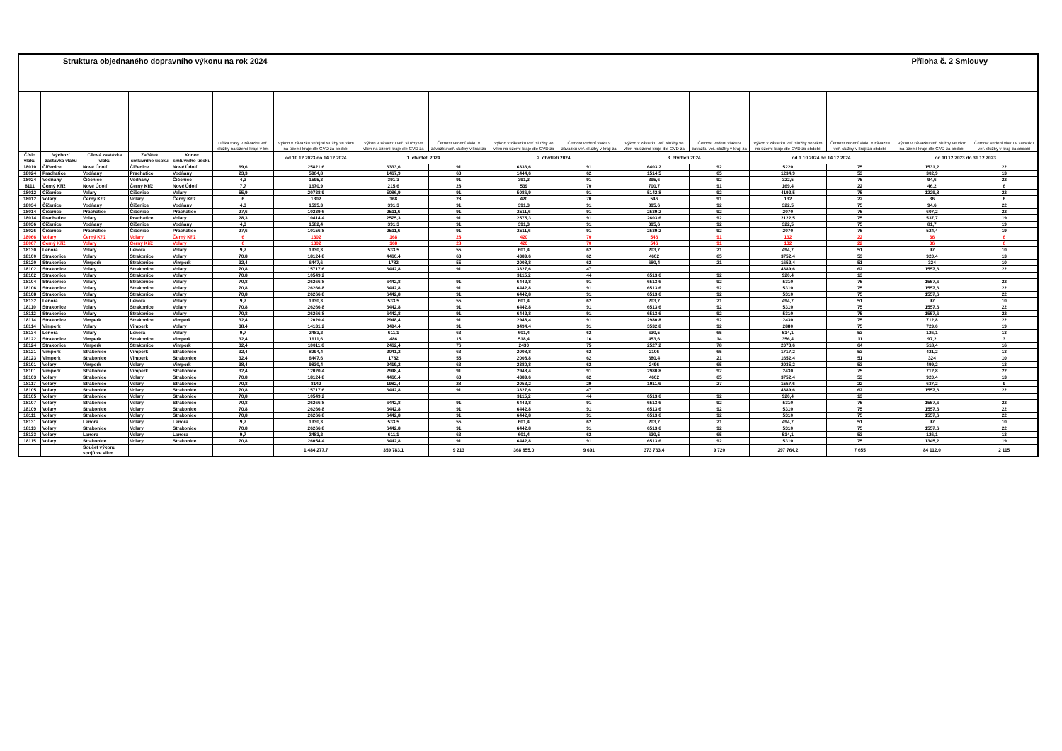Struktura objednaného dopravního výkonu na rok 2024 Příloha č. 2 Smlouvy
| | | | | | Délka trasy v závazku veř. služby na území kraje v km | Výkon v závazku veřejné služby ve vlkm na území kraje dle GVD za období | Výkon v závazku veř. služby ve vlkm na území kraje dle GVD za | Četnost vedení vlaku v závazku veř. služby v kraji za | Výkon v závazku veř. služby ve vlkm na území kraje dle GVD za | Četnost vedení vlaku v závazku veř. služby v kraji za | Výkon v závazku veř. služby ve vlkm na území kraje dle GVD za | Četnost vedení vlaku v závazku veř. služby v kraji za | Výkon v závazku veř. služby ve vlkm na území kraje dle GVD za období | Četnost vedení vlaku v závazku veř. služby v kraji za období | Výkon v závazku veř. služby ve vlkm na území kraje dle GVD za období | Četnost vedení vlaku v závazku veř. služby v kraji za období |
| --- | --- | --- | --- | --- | --- | --- | --- | --- | --- | --- | --- | --- | --- | --- | --- | --- |
| Číslo vlaku | Výchozí zastávka vlaku | Cílová zastávka vlaku | Začátek smluvního úseku | Konec smluvního úseku | | od 10.12.2023 do 14.12.2024 | 1. čtvrtletí 2024 | | 2. čtvrtletí 2024 | | 3. čtvrtletí 2024 | | od 1.10.2024 do 14.12.2024 | | od 10.12.2023 do 31.12.2023 | |
| 18010 | Čičenice | Nové Údolí | Čičenice | Nové Údolí | 69,6 | 25821,6 | 6333,6 | 91 | 6333,6 | 91 | 6403,2 | 92 | 5220 | 75 | 1531,2 | 22 |
| 18024 | Prachatice | Vodňany | Prachatice | Vodňany | 23,3 | 5964,8 | 1467,9 | 63 | 1444,6 | 62 | 1514,5 | 65 | 1234,9 | 53 | 302,9 | 13 |
| 18024 | Vodňany | Čičenice | Vodňany | Čičenice | 4,3 | 1595,3 | 391,3 | 91 | 391,3 | 91 | 395,6 | 92 | 322,5 | 75 | 94,6 | 22 |
| 8111 | Černý Kříž | Nové Údolí | Černý Kříž | Nové Údolí | 7,7 | 1670,9 | 215,6 | 28 | 539 | 70 | 700,7 | 91 | 169,4 | 22 | 46,2 | 6 |
| 18012 | Čičenice | Volary | Čičenice | Volary | 55,9 | 20738,9 | 5086,9 | 91 | 5086,9 | 91 | 5142,8 | 92 | 4192,5 | 75 | 1229,8 | 22 |
| 18012 | Volary | Černý Kříž | Volary | Černý Kříž | 6 | 1302 | 168 | 28 | 420 | 70 | 546 | 91 | 132 | 22 | 36 | 6 |
| 18034 | Čičenice | Vodňany | Čičenice | Vodňany | 4,3 | 1595,3 | 391,3 | 91 | 391,3 | 91 | 395,6 | 92 | 322,5 | 75 | 94,6 | 22 |
| 18014 | Čičenice | Prachatice | Čičenice | Prachatice | 27,6 | 10239,6 | 2511,6 | 91 | 2511,6 | 91 | 2539,2 | 92 | 2070 | 75 | 607,2 | 22 |
| 18014 | Prachatice | Volary | Prachatice | Volary | 28,3 | 10414,4 | 2575,3 | 91 | 2575,3 | 91 | 2603,6 | 92 | 2122,5 | 75 | 537,7 | 19 |
| 18036 | Čičenice | Vodňany | Čičenice | Vodňany | 4,3 | 1582,4 | 391,3 | 91 | 391,3 | 91 | 395,6 | 92 | 322,5 | 75 | 81,7 | 19 |
| 18026 | Čičenice | Prachatice | Čičenice | Prachatice | 27,6 | 10156,8 | 2511,6 | 91 | 2511,6 | 91 | 2539,2 | 92 | 2070 | 75 | 524,4 | 19 |
| 18066 | Volary | Černý Kříž | Volary | Černý Kříž | 6 | 1302 | 168 | 28 | 420 | 70 | 546 | 91 | 132 | 22 | 36 | 6 |
| 18067 | Černý Kříž | Volary | Černý Kříž | Volary | 6 | 1302 | 168 | 28 | 420 | 70 | 546 | 91 | 132 | 22 | 36 | 6 |
| 18130 | Lenora | Volary | Lenora | Volary | 9,7 | 1930,3 | 533,5 | 55 | 601,4 | 62 | 203,7 | 21 | 494,7 | 51 | 97 | 10 |
| 18100 | Strakonice | Volary | Strakonice | Volary | 70,8 | 18124,8 | 4460,4 | 63 | 4389,6 | 62 | 4602 | 65 | 3752,4 | 53 | 920,4 | 13 |
| 18120 | Strakonice | Vimperk | Strakonice | Vimperk | 32,4 | 6447,6 | 1782 | 55 | 2008,8 | 62 | 680,4 | 21 | 1652,4 | 51 | 324 | 10 |
| 18102 | Strakonice | Volary | Strakonice | Volary | 70,8 | 15717,6 | 6442,8 | 91 | 3327,6 | 47 | | | 4389,6 | 62 | 1557,6 | 22 |
| 18102 | Strakonice | Volary | Strakonice | Volary | 70,8 | 10549,2 | | | 3115,2 | 44 | 6513,6 | 92 | 920,4 | 13 | | |
| 18104 | Strakonice | Volary | Strakonice | Volary | 70,8 | 26266,8 | 6442,8 | 91 | 6442,8 | 91 | 6513,6 | 92 | 5310 | 75 | 1557,6 | 22 |
| 18106 | Strakonice | Volary | Strakonice | Volary | 70,8 | 26266,8 | 6442,8 | 91 | 6442,8 | 91 | 6513,6 | 92 | 5310 | 75 | 1557,6 | 22 |
| 18108 | Strakonice | Volary | Strakonice | Volary | 70,8 | 26266,8 | 6442,8 | 91 | 6442,8 | 91 | 6513,6 | 92 | 5310 | 75 | 1557,6 | 22 |
| 18132 | Lenora | Volary | Lenora | Volary | 9,7 | 1930,3 | 533,5 | 55 | 601,4 | 62 | 203,7 | 21 | 494,7 | 51 | 97 | 10 |
| 18110 | Strakonice | Volary | Strakonice | Volary | 70,8 | 26266,8 | 6442,8 | 91 | 6442,8 | 91 | 6513,6 | 92 | 5310 | 75 | 1557,6 | 22 |
| 18112 | Strakonice | Volary | Strakonice | Volary | 70,8 | 26266,8 | 6442,8 | 91 | 6442,8 | 91 | 6513,6 | 92 | 5310 | 75 | 1557,6 | 22 |
| 18114 | Strakonice | Vimperk | Strakonice | Vimperk | 32,4 | 12020,4 | 2948,4 | 91 | 2948,4 | 91 | 2980,8 | 92 | 2430 | 75 | 712,8 | 22 |
| 18114 | Vimperk | Volary | Vimperk | Volary | 38,4 | 14131,2 | 3494,4 | 91 | 3494,4 | 91 | 3532,8 | 92 | 2880 | 75 | 729,6 | 19 |
| 18134 | Lenora | Volary | Lenora | Volary | 9,7 | 2483,2 | 611,1 | 63 | 601,4 | 62 | 630,5 | 65 | 514,1 | 53 | 126,1 | 13 |
| 18122 | Strakonice | Vimperk | Strakonice | Vimperk | 32,4 | 1911,6 | 486 | 15 | 518,4 | 16 | 453,6 | 14 | 356,4 | 11 | 97,2 | 3 |
| 18124 | Strakonice | Vimperk | Strakonice | Vimperk | 32,4 | 10011,6 | 2462,4 | 76 | 2430 | 75 | 2527,2 | 78 | 2073,6 | 64 | 518,4 | 16 |
| 18121 | Vimperk | Strakonice | Vimperk | Strakonice | 32,4 | 8294,4 | 2041,2 | 63 | 2008,8 | 62 | 2106 | 65 | 1717,2 | 53 | 421,2 | 13 |
| 18123 | Vimperk | Strakonice | Vimperk | Strakonice | 32,4 | 6447,6 | 1782 | 55 | 2008,8 | 62 | 680,4 | 21 | 1652,4 | 51 | 324 | 10 |
| 18101 | Volary | Vimperk | Volary | Vimperk | 38,4 | 9830,4 | 2419,2 | 63 | 2380,8 | 62 | 2496 | 65 | 2035,2 | 53 | 499,2 | 13 |
| 18101 | Vimperk | Strakonice | Vimperk | Strakonice | 32,4 | 12020,4 | 2948,4 | 91 | 2948,4 | 91 | 2980,8 | 92 | 2430 | 75 | 712,8 | 22 |
| 18103 | Volary | Strakonice | Volary | Strakonice | 70,8 | 18124,8 | 4460,4 | 63 | 4389,6 | 62 | 4602 | 65 | 3752,4 | 53 | 920,4 | 13 |
| 18117 | Volary | Strakonice | Volary | Strakonice | 70,8 | 8142 | 1982,4 | 28 | 2053,2 | 29 | 1911,6 | 27 | 1557,6 | 22 | 637,2 | 9 |
| 18105 | Volary | Strakonice | Volary | Strakonice | 70,8 | 15717,6 | 6442,8 | 91 | 3327,6 | 47 | | | 4389,6 | 62 | 1557,6 | 22 |
| 18105 | Volary | Strakonice | Volary | Strakonice | 70,8 | 10549,2 | | | 3115,2 | 44 | 6513,6 | 92 | 920,4 | 13 | | |
| 18107 | Volary | Strakonice | Volary | Strakonice | 70,8 | 26266,8 | 6442,8 | 91 | 6442,8 | 91 | 6513,6 | 92 | 5310 | 75 | 1557,6 | 22 |
| 18109 | Volary | Strakonice | Volary | Strakonice | 70,8 | 26266,8 | 6442,8 | 91 | 6442,8 | 91 | 6513,6 | 92 | 5310 | 75 | 1557,6 | 22 |
| 18111 | Volary | Strakonice | Volary | Strakonice | 70,8 | 26266,8 | 6442,8 | 91 | 6442,8 | 91 | 6513,6 | 92 | 5310 | 75 | 1557,6 | 22 |
| 18131 | Volary | Lenora | Volary | Lenora | 9,7 | 1930,3 | 533,5 | 55 | 601,4 | 62 | 203,7 | 21 | 494,7 | 51 | 97 | 10 |
| 18113 | Volary | Strakonice | Volary | Strakonice | 70,8 | 26266,8 | 6442,8 | 91 | 6442,8 | 91 | 6513,6 | 92 | 5310 | 75 | 1557,6 | 22 |
| 18133 | Volary | Lenora | Volary | Lenora | 9,7 | 2483,2 | 611,1 | 63 | 601,4 | 62 | 630,5 | 65 | 514,1 | 53 | 126,1 | 13 |
| 18115 | Volary | Strakonice | Volary | Strakonice | 70,8 | 26054,4 | 6442,8 | 91 | 6442,8 | 91 | 6513,6 | 92 | 5310 | 75 | 1345,2 | 19 |
| | | Součet výkonu spojů ve vlkm | | | | 1 484 277,7 | 359 783,1 | 9 213 | 368 855,0 | 9 691 | 373 763,4 | 9 720 | 297 764,2 | 7 655 | 84 112,0 | 2 115 |